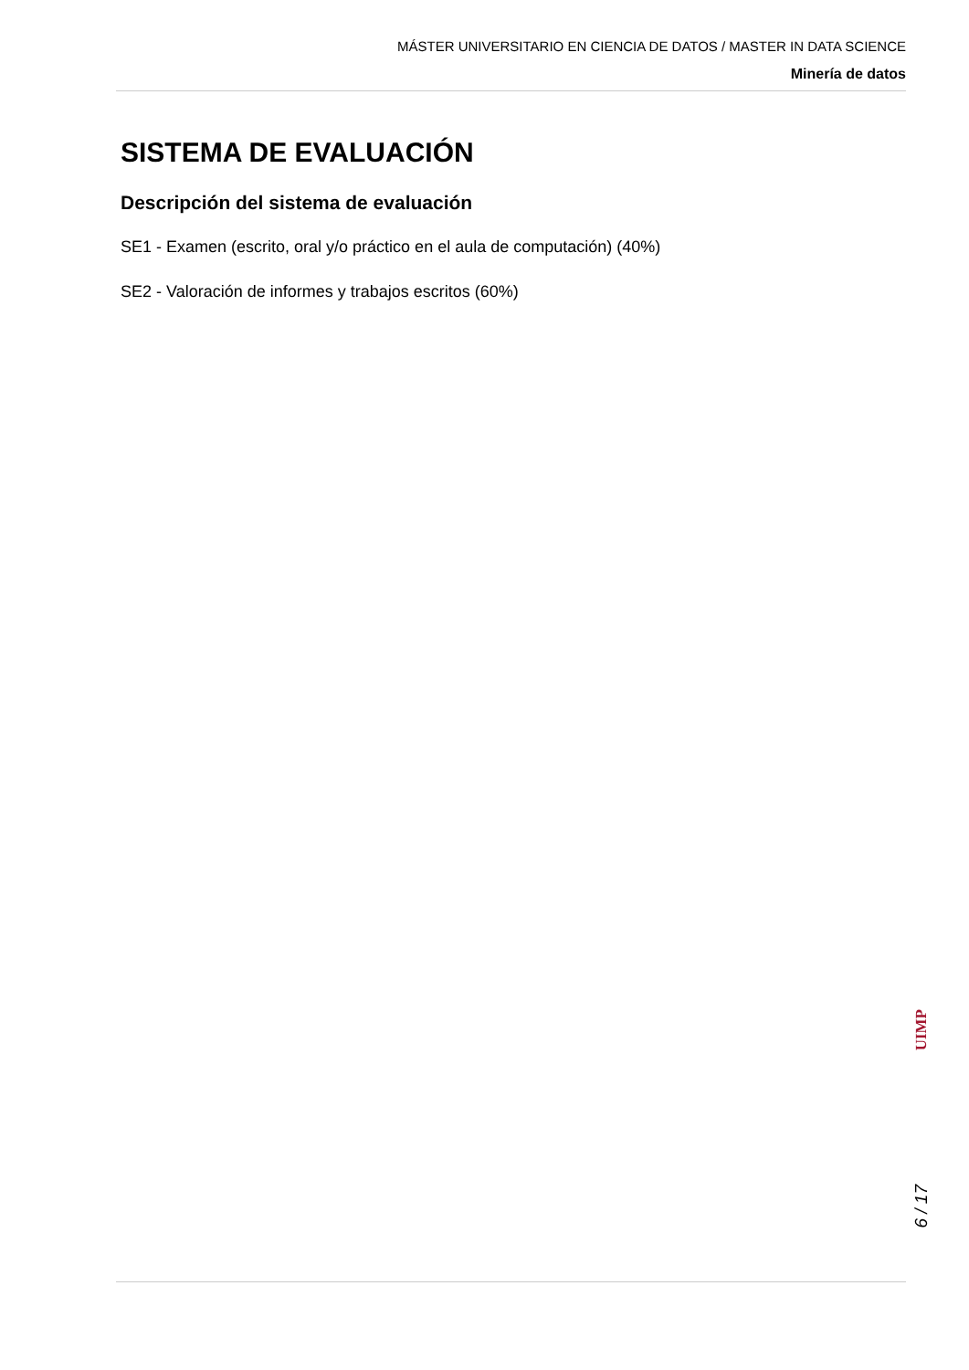MÁSTER UNIVERSITARIO EN CIENCIA DE DATOS / MASTER IN DATA SCIENCE
Minería de datos
SISTEMA DE EVALUACIÓN
Descripción del sistema de evaluación
SE1 - Examen (escrito, oral y/o práctico en el aula de computación) (40%)
SE2 - Valoración de informes y trabajos escritos (60%)
UIMP
6 / 17